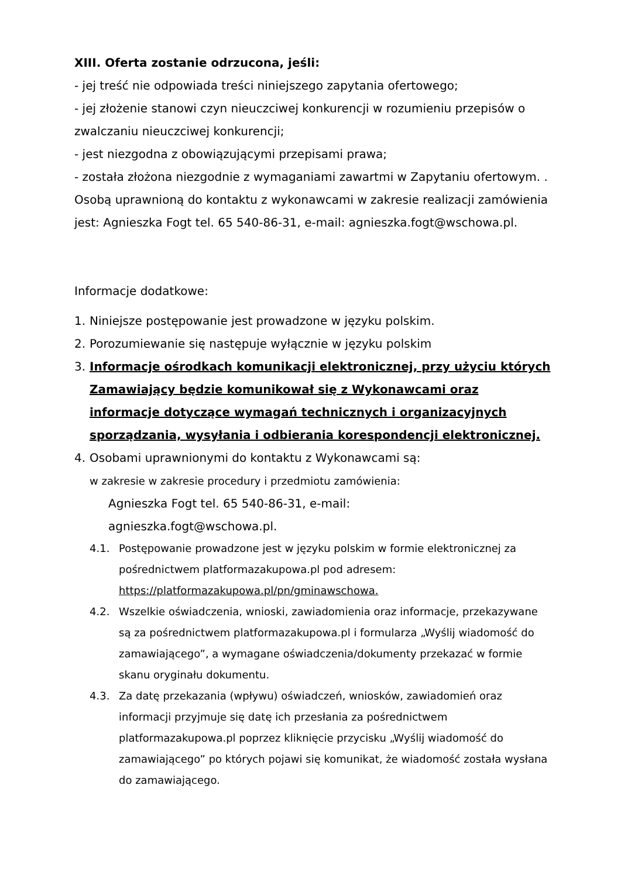XIII. Oferta zostanie odrzucona, jeśli:
- jej treść nie odpowiada treści niniejszego zapytania ofertowego;
- jej złożenie stanowi czyn nieuczciwej konkurencji w rozumieniu przepisów o zwalczaniu nieuczciwej konkurencji;
- jest niezgodna z obowiązującymi przepisami prawa;
- została złożona niezgodnie z wymaganiami zawartmi w Zapytaniu ofertowym. .
Osobą uprawnioną do kontaktu z wykonawcami w zakresie realizacji zamówienia jest: Agnieszka Fogt tel. 65 540-86-31, e-mail: agnieszka.fogt@wschowa.pl.
Informacje dodatkowe:
1. Niniejsze postępowanie jest prowadzone w języku polskim.
2. Porozumiewanie się następuje wyłącznie w języku polskim
3. Informacje ośrodkach komunikacji elektronicznej, przy użyciu których Zamawiający będzie komunikował się z Wykonawcami oraz informacje dotyczące wymagań technicznych i organizacyjnych sporządzania, wysyłania i odbierania korespondencji elektronicznej.
4. Osobami uprawnionymi do kontaktu z Wykonawcami są:
w zakresie w zakresie procedury i przedmiotu zamówienia:
Agnieszka Fogt tel. 65 540-86-31, e-mail:
agnieszka.fogt@wschowa.pl.
4.1. Postępowanie prowadzone jest w języku polskim w formie elektronicznej za pośrednictwem platformazakupowa.pl pod adresem: https://platformazakupowa.pl/pn/gminawschowa.
4.2. Wszelkie oświadczenia, wnioski, zawiadomienia oraz informacje, przekazywane są za pośrednictwem platformazakupowa.pl i formularza „Wyślij wiadomość do zamawiającego”, a wymagane oświadczenia/dokumenty przekazać w formie skanu oryginału dokumentu.
4.3. Za datę przekazania (wpływu) oświadczeń, wniosków, zawiadomień oraz informacji przyjmuje się datę ich przesłania za pośrednictwem platformazakupowa.pl poprzez kliknięcie przycisku „Wyślij wiadomość do zamawiającego” po których pojawi się komunikat, że wiadomość została wysłana do zamawiającego.